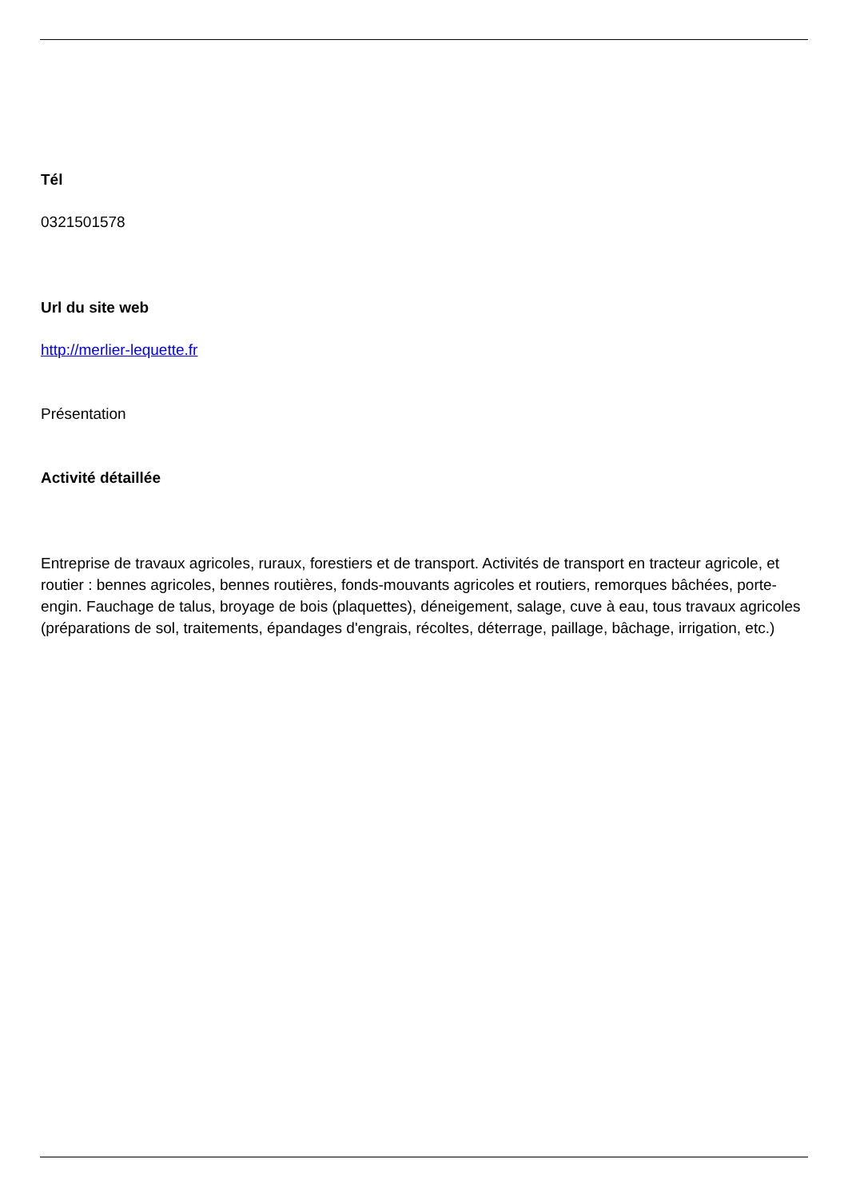Tél
0321501578
Url du site web
http://merlier-lequette.fr
Présentation
Activité détaillée
Entreprise de travaux agricoles, ruraux, forestiers et de transport. Activités de transport en tracteur agricole, et routier : bennes agricoles, bennes routières, fonds-mouvants agricoles et routiers, remorques bâchées, porte-engin. Fauchage de talus, broyage de bois (plaquettes), déneigement, salage, cuve à eau, tous travaux agricoles (préparations de sol, traitements, épandages d'engrais, récoltes, déterrage, paillage, bâchage, irrigation, etc.)